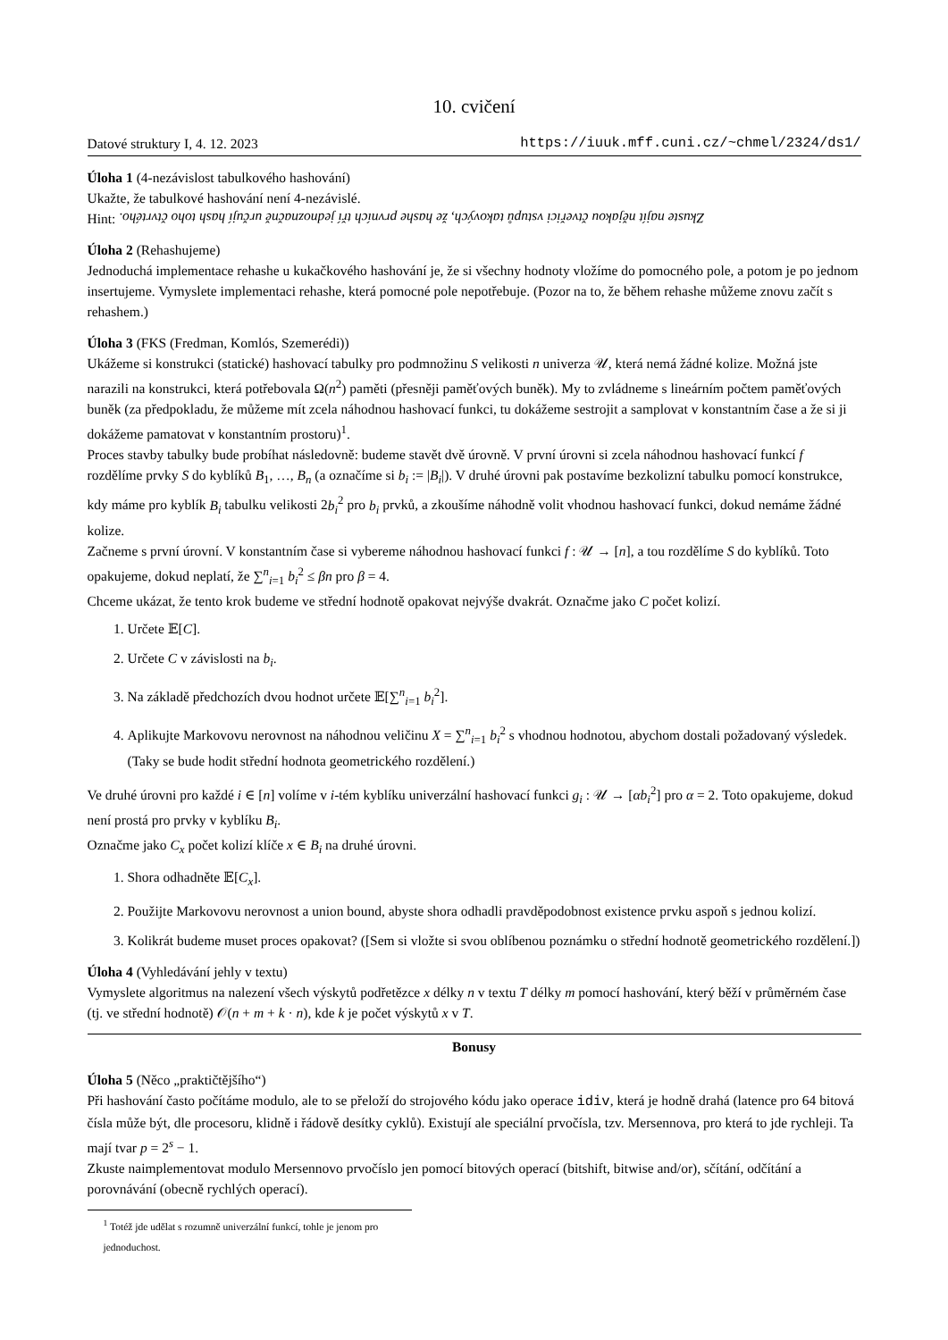10. cvičení
Datové struktury I, 4. 12. 2023 https://iuuk.mff.cuni.cz/~chmel/2324/ds1/
Úloha 1 (4-nezávislost tabulkového hashování)
Ukažte, že tabulkové hashování není 4-nezávislé.
Hint: Zkuste najít nějakou čtveřici vstupů takových, že hashe prvních tří jednoznačně určují hash toho čtvrtého.
Úloha 2 (Rehashujeme)
Jednoduchá implementace rehashe u kukačkového hashování je, že si všechny hodnoty vložíme do pomocného pole, a potom je po jednom insertujeme. Vymyslete implementaci rehashe, která pomocné pole nepotřebuje. (Pozor na to, že během rehashe můžeme znovu začít s rehashem.)
Úloha 3 (FKS (Fredman, Komlós, Szemerédi))
Ukážeme si konstrukci (statické) hashovací tabulky pro podmnožinu S velikosti n univerza 𝒰, která nemá žádné kolize. Možná jste narazili na konstrukci, která potřebovala Ω(n<sup>2</sup>) paměti (přesněji paměťových buněk). My to zvládneme s lineárním počtem paměťových buněk (za předpokladu, že můžeme mít zcela náhodnou hashovací funkci, tu dokážeme sestrojit a samplovat v konstantním čase a že si ji dokážeme pamatovat v konstantním prostoru)<sup>1</sup>.
Proces stavby tabulky bude probíhat následovně: budeme stavět dvě úrovně. V první úrovni si zcela náhodnou hashovací funkcí f rozdělíme prvky S do kyblíků B<sub>1</sub>, …, B<sub>n</sub> (a označíme si b<sub>i</sub> := |B<sub>i</sub>|). V druhé úrovni pak postavíme bezkolizní tabulku pomocí konstrukce, kdy máme pro kyblík B<sub>i</sub> tabulku velikosti 2b<sub>i</sub><sup>2</sup> pro b<sub>i</sub> prvků, a zkoušíme náhodně volit vhodnou hashovací funkci, dokud nemáme žádné kolize.
Začneme s první úrovní. V konstantním čase si vybereme náhodnou hashovací funkci f : 𝒰 → [n], a tou rozdělíme S do kyblíků. Toto opakujeme, dokud neplatí, že ∑<sup>n</sup><sub>i=1</sub> b<sub>i</sub><sup>2</sup> ≤ βn pro β = 4.
Chceme ukázat, že tento krok budeme ve střední hodnotě opakovat nejvýše dvakrát. Označme jako C počet kolizí.
1. Určete 𝔼[C].
2. Určete C v závislosti na b<sub>i</sub>.
3. Na základě předchozích dvou hodnot určete 𝔼[∑<sup>n</sup><sub>i=1</sub> b<sub>i</sub><sup>2</sup>].
4. Aplikujte Markovovu nerovnost na náhodnou veličinu X = ∑<sup>n</sup><sub>i=1</sub> b<sub>i</sub><sup>2</sup> s vhodnou hodnotou, abychom dostali požadovaný výsledek. (Taky se bude hodit střední hodnota geometrického rozdělení.)
Ve druhé úrovni pro každé i ∈ [n] volíme v i-tém kyblíku univerzální hashovací funkci g<sub>i</sub> : 𝒰 → [αb<sub>i</sub><sup>2</sup>] pro α = 2. Toto opakujeme, dokud není prostá pro prvky v kyblíku B<sub>i</sub>.
Označme jako C<sub>x</sub> počet kolizí klíče x ∈ B<sub>i</sub> na druhé úrovni.
1. Shora odhadněte 𝔼[C<sub>x</sub>].
2. Použijte Markovovu nerovnost a union bound, abyste shora odhadli pravděpodobnost existence prvku aspoň s jednou kolizí.
3. Kolikrát budeme muset proces opakovat? ([Sem si vložte si svou oblíbenou poznámku o střední hodnotě geometrického rozdělení.])
Úloha 4 (Vyhledávání jehly v textu)
Vymyslete algoritmus na nalezení všech výskytů podřetězce x délky n v textu T délky m pomocí hashování, který běží v průměrném čase (tj. ve střední hodnotě) 𝒪(n + m + k · n), kde k je počet výskytů x v T.
Bonusy
Úloha 5 (Něco „praktičtějšího“)
Při hashování často počítáme modulo, ale to se přeloží do strojového kódu jako operace idiv, která je hodně drahá (latence pro 64 bitová čísla může být, dle procesoru, klidně i řádově desítky cyklů). Existují ale speciální prvočísla, tzv. Mersennova, pro která to jde rychleji. Ta mají tvar p = 2<sup>s</sup> − 1.
Zkuste naimplementovat modulo Mersennovo prvočíslo jen pomocí bitových operací (bitshift, bitwise and/or), sčítání, odčítání a porovnávání (obecně rychlých operací).
<sup>1</sup> Totéž jde udělat s rozumně univerzální funkcí, tohle je jenom pro jednoduchost.